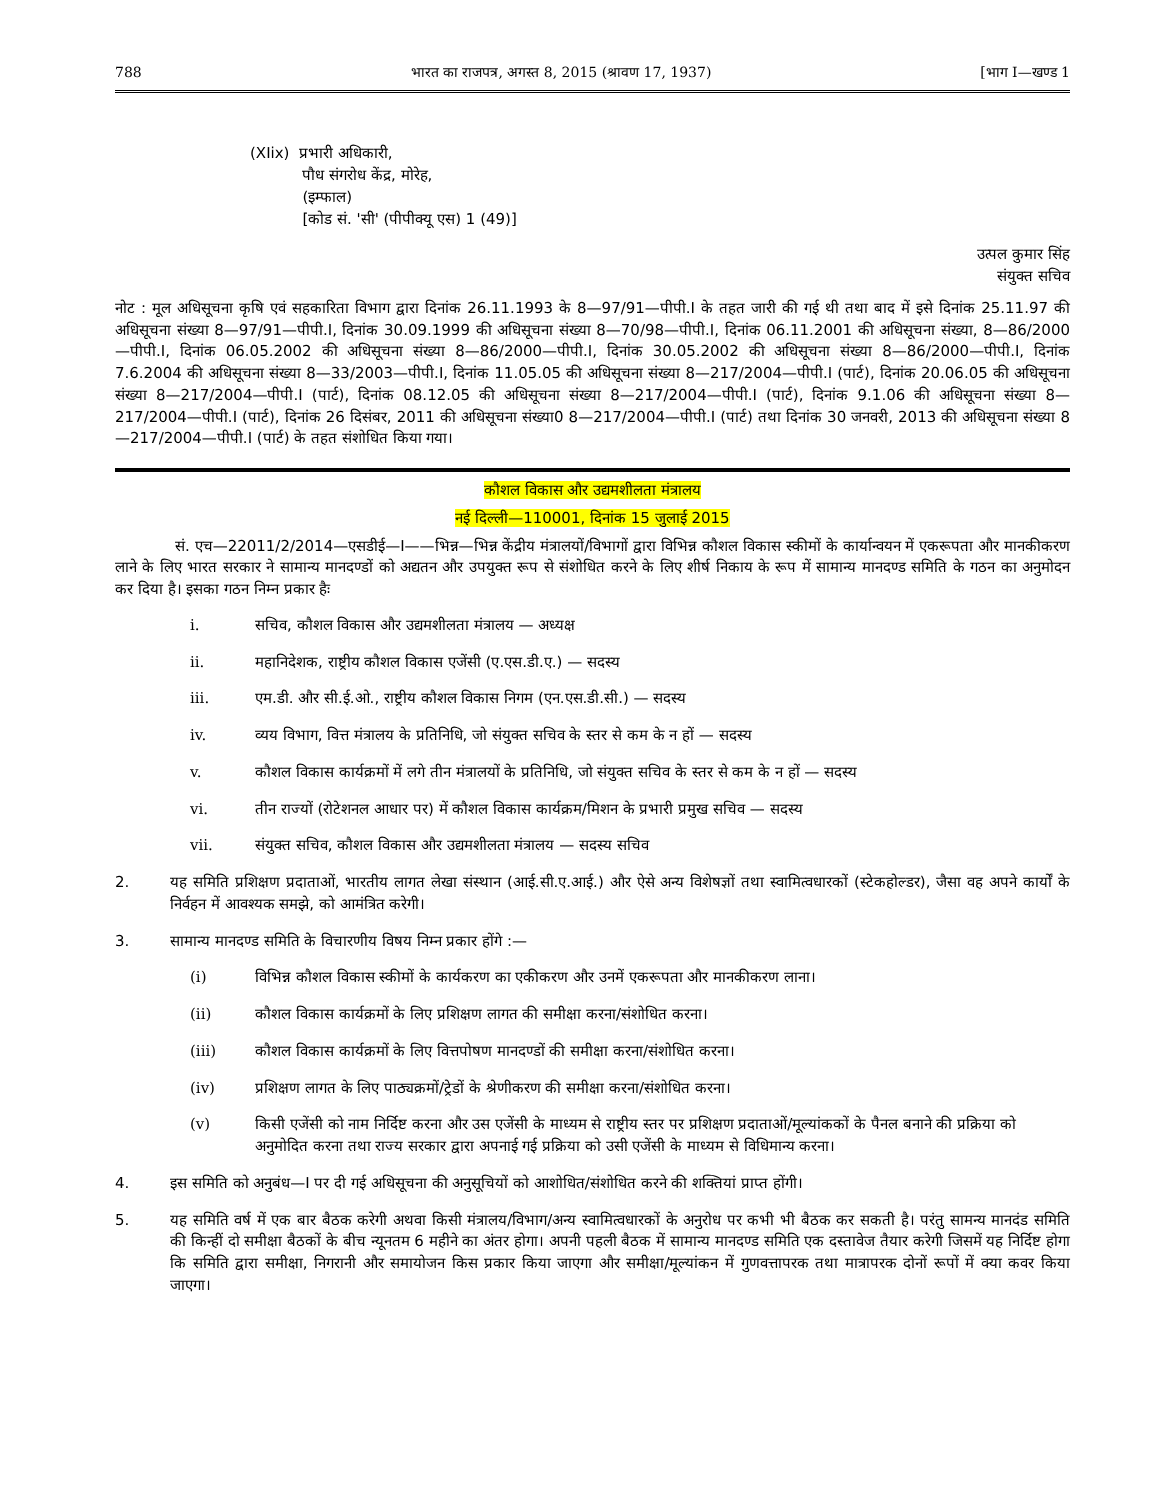788 भारत का राजपत्र, अगस्त 8, 2015 (श्रावण 17, 1937) [भाग I—खण्ड 1
(XIix) प्रभारी अधिकारी,
पौध संगरोध केंद्र, मोरेह,
(इम्फाल)
[कोड सं. 'सी' (पीपीक्यू एस) 1 (49)]
उत्पल कुमार सिंह
संयुक्त सचिव
नोट : मूल अधिसूचना कृषि एवं सहकारिता विभाग द्वारा दिनांक 26.11.1993 के 8—97/91—पीपी.I के तहत जारी की गई थी तथा बाद में इसे दिनांक 25.11.97 की अधिसूचना संख्या 8—97/91—पीपी.I, दिनांक 30.09.1999 की अधिसूचना संख्या 8—70/98—पीपी.I, दिनांक 06.11.2001 की अधिसूचना संख्या, 8—86/2000—पीपी.I, दिनांक 06.05.2002 की अधिसूचना संख्या 8—86/2000—पीपी.I, दिनांक 30.05.2002 की अधिसूचना संख्या 8—86/2000—पीपी.I, दिनांक 7.6.2004 की अधिसूचना संख्या 8—33/2003—पीपी.I, दिनांक 11.05.05 की अधिसूचना संख्या 8—217/2004—पीपी.I (पार्ट), दिनांक 20.06.05 की अधिसूचना संख्या 8—217/2004—पीपी.I (पार्ट), दिनांक 08.12.05 की अधिसूचना संख्या 8—217/2004—पीपी.I (पार्ट), दिनांक 9.1.06 की अधिसूचना संख्या 8—217/2004—पीपी.I (पार्ट), दिनांक 26 दिसंबर, 2011 की अधिसूचना संख्या0 8—217/2004—पीपी.I (पार्ट) तथा दिनांक 30 जनवरी, 2013 की अधिसूचना संख्या 8—217/2004—पीपी.I (पार्ट) के तहत संशोधित किया गया।
कौशल विकास और उद्यमशीलता मंत्रालय
नई दिल्ली—110001, दिनांक 15 जुलाई 2015
सं. एच—22011/2/2014—एसडीई—I——भिन्न—भिन्न केंद्रीय मंत्रालयों/विभागों द्वारा विभिन्न कौशल विकास स्कीमों के कार्यान्वयन में एकरूपता और मानकीकरण लाने के लिए भारत सरकार ने सामान्य मानदण्डों को अद्यतन और उपयुक्त रूप से संशोधित करने के लिए शीर्ष निकाय के रूप में सामान्य मानदण्ड समिति के गठन का अनुमोदन कर दिया है। इसका गठन निम्न प्रकार हैः
i. सचिव, कौशल विकास और उद्यमशीलता मंत्रालय — अध्यक्ष
ii. महानिदेशक, राष्ट्रीय कौशल विकास एजेंसी (ए.एस.डी.ए.) — सदस्य
iii. एम.डी. और सी.ई.ओ., राष्ट्रीय कौशल विकास निगम (एन.एस.डी.सी.) — सदस्य
iv. व्यय विभाग, वित्त मंत्रालय के प्रतिनिधि, जो संयुक्त सचिव के स्तर से कम के न हों — सदस्य
v. कौशल विकास कार्यक्रमों में लगे तीन मंत्रालयों के प्रतिनिधि, जो संयुक्त सचिव के स्तर से कम के न हों — सदस्य
vi. तीन राज्यों (रोटेशनल आधार पर) में कौशल विकास कार्यक्रम/मिशन के प्रभारी प्रमुख सचिव — सदस्य
vii. संयुक्त सचिव, कौशल विकास और उद्यमशीलता मंत्रालय — सदस्य सचिव
2. यह समिति प्रशिक्षण प्रदाताओं, भारतीय लागत लेखा संस्थान (आई.सी.ए.आई.) और ऐसे अन्य विशेषज्ञों तथा स्वामित्वधारकों (स्टेकहोल्डर), जैसा वह अपने कार्यों के निर्वहन में आवश्यक समझे, को आमंत्रित करेगी।
3. सामान्य मानदण्ड समिति के विचारणीय विषय निम्न प्रकार होंगे :—
(i) विभिन्न कौशल विकास स्कीमों के कार्यकरण का एकीकरण और उनमें एकरूपता और मानकीकरण लाना।
(ii) कौशल विकास कार्यक्रमों के लिए प्रशिक्षण लागत की समीक्षा करना/संशोधित करना।
(iii) कौशल विकास कार्यक्रमों के लिए वित्तपोषण मानदण्डों की समीक्षा करना/संशोधित करना।
(iv) प्रशिक्षण लागत के लिए पाठ्यक्रमों/ट्रेडों के श्रेणीकरण की समीक्षा करना/संशोधित करना।
(v) किसी एजेंसी को नाम निर्दिष्ट करना और उस एजेंसी के माध्यम से राष्ट्रीय स्तर पर प्रशिक्षण प्रदाताओं/मूल्यांककों के पैनल बनाने की प्रक्रिया को अनुमोदित करना तथा राज्य सरकार द्वारा अपनाई गई प्रक्रिया को उसी एजेंसी के माध्यम से विधिमान्य करना।
4. इस समिति को अनुबंध—I पर दी गई अधिसूचना की अनुसूचियों को आशोधित/संशोधित करने की शक्तियां प्राप्त होंगी।
5. यह समिति वर्ष में एक बार बैठक करेगी अथवा किसी मंत्रालय/विभाग/अन्य स्वामित्वधारकों के अनुरोध पर कभी भी बैठक कर सकती है। परंतु सामन्य मानदंड समिति की किन्हीं दो समीक्षा बैठकों के बीच न्यूनतम 6 महीने का अंतर होगा। अपनी पहली बैठक में सामान्य मानदण्ड समिति एक दस्तावेज तैयार करेगी जिसमें यह निर्दिष्ट होगा कि समिति द्वारा समीक्षा, निगरानी और समायोजन किस प्रकार किया जाएगा और समीक्षा/मूल्यांकन में गुणवत्तापरक तथा मात्रापरक दोनों रूपों में क्या कवर किया जाएगा।